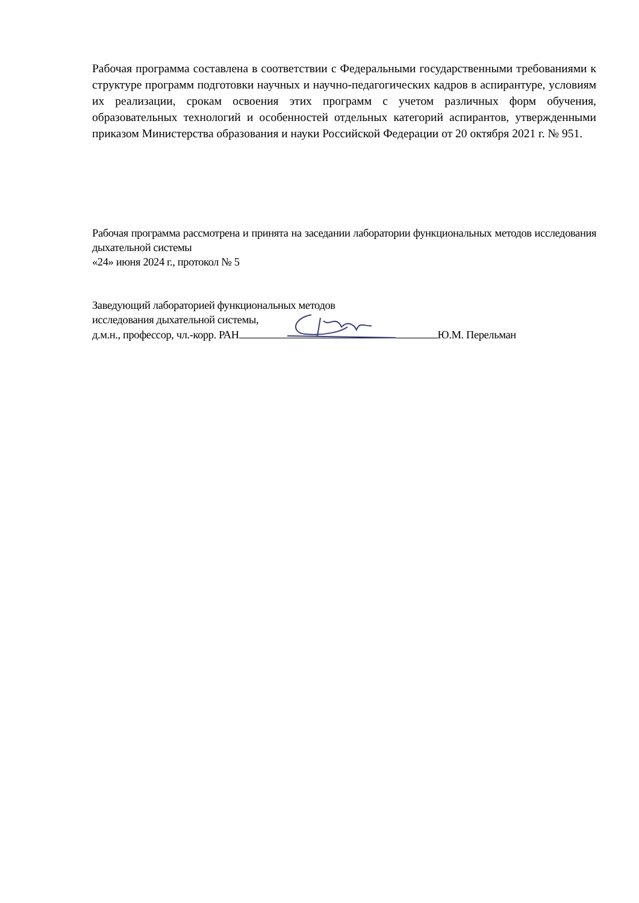Рабочая программа составлена в соответствии с Федеральными государственными требованиями к структуре программ подготовки научных и научно-педагогических кадров в аспирантуре, условиям их реализации, срокам освоения этих программ с учетом различных форм обучения, образовательных технологий и особенностей отдельных категорий аспирантов, утвержденными приказом Министерства образования и науки Российской Федерации от 20 октября 2021 г. № 951.
Рабочая программа рассмотрена и принята на заседании лаборатории функциональных методов исследования дыхательной системы
«24» июня 2024 г., протокол № 5
Заведующий лабораторией функциональных методов
исследования дыхательной системы,
д.м.н., профессор, чл.-корр. РАН Ю.М. Перельман